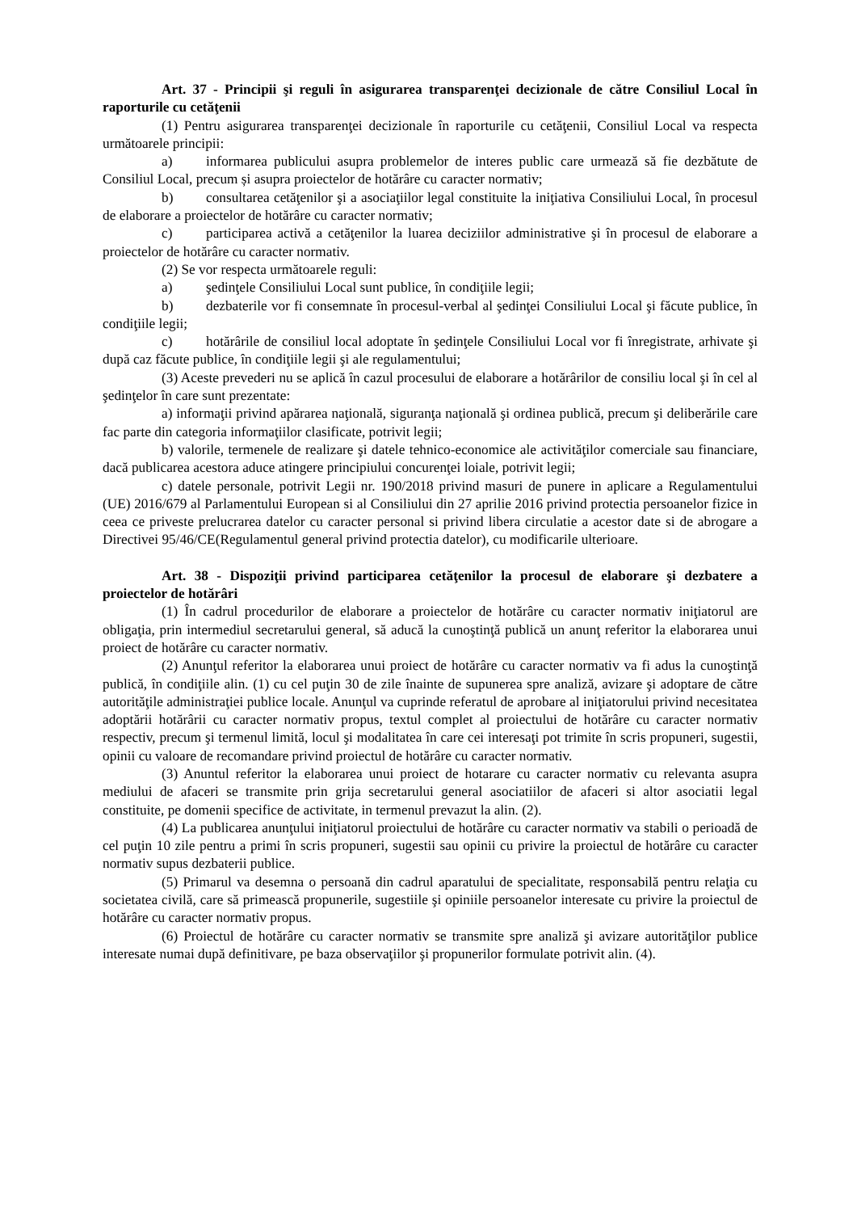Art. 37 - Principii şi reguli în asigurarea transparenţei decizionale de către Consiliul Local în raporturile cu cetăţenii
(1) Pentru asigurarea transparenţei decizionale în raporturile cu cetăţenii, Consiliul Local va respecta următoarele principii:
a) informarea publicului asupra problemelor de interes public care urmează să fie dezbătute de Consiliul Local, precum și asupra proiectelor de hotărâre cu caracter normativ;
b) consultarea cetăţenilor şi a asociaţiilor legal constituite la iniţiativa Consiliului Local, în procesul de elaborare a proiectelor de hotărâre cu caracter normativ;
c) participarea activă a cetăţenilor la luarea deciziilor administrative şi în procesul de elaborare a proiectelor de hotărâre cu caracter normativ.
(2) Se vor respecta următoarele reguli:
a) şedinţele Consiliului Local sunt publice, în condiţiile legii;
b) dezbaterile vor fi consemnate în procesul-verbal al şedinţei Consiliului Local şi făcute publice, în condiţiile legii;
c) hotărârile de consiliul local adoptate în şedinţele Consiliului Local vor fi înregistrate, arhivate şi după caz făcute publice, în condiţiile legii şi ale regulamentului;
(3) Aceste prevederi nu se aplică în cazul procesului de elaborare a hotărârilor de consiliu local şi în cel al şedinţelor în care sunt prezentate:
a) informaţii privind apărarea naţională, siguranţa naţională şi ordinea publică, precum şi deliberările care fac parte din categoria informaţiilor clasificate, potrivit legii;
b) valorile, termenele de realizare şi datele tehnico-economice ale activităţilor comerciale sau financiare, dacă publicarea acestora aduce atingere principiului concurenţei loiale, potrivit legii;
c) datele personale, potrivit Legii nr. 190/2018 privind masuri de punere in aplicare a Regulamentului (UE) 2016/679 al Parlamentului European si al Consiliului din 27 aprilie 2016 privind protectia persoanelor fizice in ceea ce priveste prelucrarea datelor cu caracter personal si privind libera circulatie a acestor date si de abrogare a Directivei 95/46/CE(Regulamentul general privind protectia datelor), cu modificarile ulterioare.
Art. 38 - Dispoziţii privind participarea cetăţenilor la procesul de elaborare şi dezbatere a proiectelor de hotărâri
(1) În cadrul procedurilor de elaborare a proiectelor de hotărâre cu caracter normativ iniţiatorul are obligaţia, prin intermediul secretarului general, să aducă la cunoştinţă publică un anunţ referitor la elaborarea unui proiect de hotărâre cu caracter normativ.
(2) Anunţul referitor la elaborarea unui proiect de hotărâre cu caracter normativ va fi adus la cunoştinţă publică, în condiţiile alin. (1) cu cel puţin 30 de zile înainte de supunerea spre analiză, avizare şi adoptare de către autorităţile administraţiei publice locale. Anunţul va cuprinde referatul de aprobare al iniţiatorului privind necesitatea adoptării hotărârii cu caracter normativ propus, textul complet al proiectului de hotărâre cu caracter normativ respectiv, precum şi termenul limită, locul şi modalitatea în care cei interesaţi pot trimite în scris propuneri, sugestii, opinii cu valoare de recomandare privind proiectul de hotărâre cu caracter normativ.
(3) Anuntul referitor la elaborarea unui proiect de hotarare cu caracter normativ cu relevanta asupra mediului de afaceri se transmite prin grija secretarului general asociatiilor de afaceri si altor asociatii legal constituite, pe domenii specifice de activitate, in termenul prevazut la alin. (2).
(4) La publicarea anunţului iniţiatorul proiectului de hotărâre cu caracter normativ va stabili o perioadă de cel puţin 10 zile pentru a primi în scris propuneri, sugestii sau opinii cu privire la proiectul de hotărâre cu caracter normativ supus dezbaterii publice.
(5) Primarul va desemna o persoană din cadrul aparatului de specialitate, responsabilă pentru relaţia cu societatea civilă, care să primească propunerile, sugestiile şi opiniile persoanelor interesate cu privire la proiectul de hotărâre cu caracter normativ propus.
(6) Proiectul de hotărâre cu caracter normativ se transmite spre analiză şi avizare autorităţilor publice interesate numai după definitivare, pe baza observaţiilor şi propunerilor formulate potrivit alin. (4).